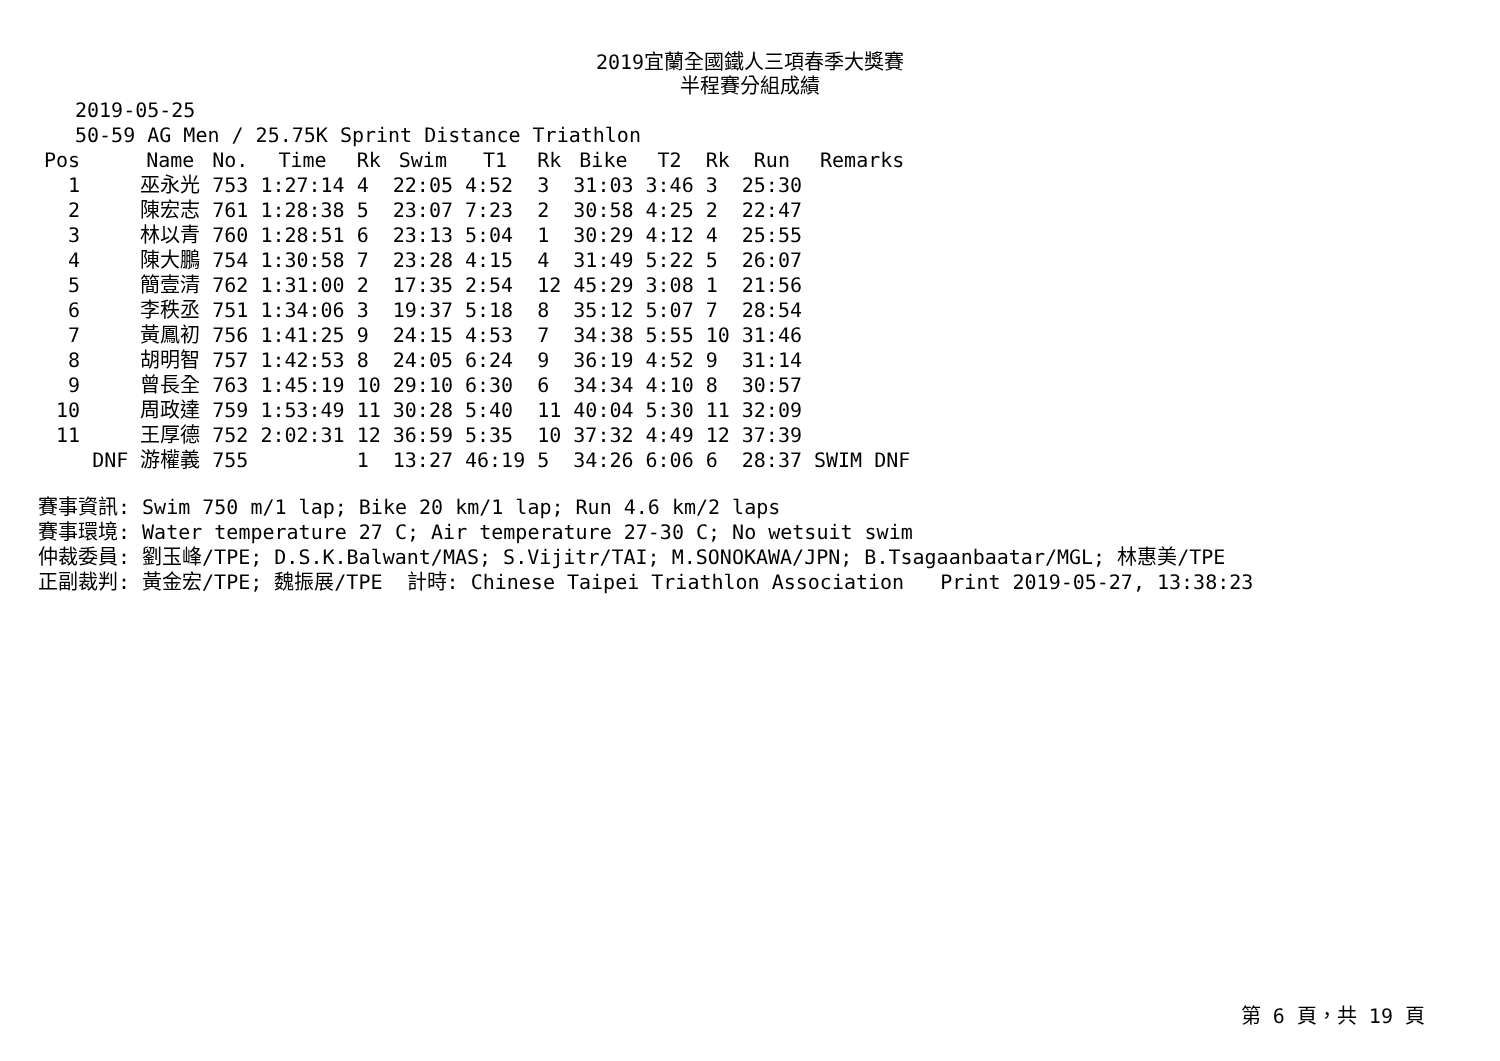2019宜蘭全國鐵人三項春季大獎賽
半程賽分組成績
2019-05-25
50-59 AG Men / 25.75K Sprint Distance Triathlon
| Pos | | Name | No. | Time | Rk | Swim | T1 | Rk | Bike | T2 | Rk | Run | Remarks |
| --- | --- | --- | --- | --- | --- | --- | --- | --- | --- | --- | --- | --- | --- |
| 1 | | 巫永光 | 753 | 1:27:14 | 4 | 22:05 | 4:52 | 3 | 31:03 | 3:46 | 3 | 25:30 | |
| 2 | | 陳宏志 | 761 | 1:28:38 | 5 | 23:07 | 7:23 | 2 | 30:58 | 4:25 | 2 | 22:47 | |
| 3 | | 林以青 | 760 | 1:28:51 | 6 | 23:13 | 5:04 | 1 | 30:29 | 4:12 | 4 | 25:55 | |
| 4 | | 陳大鵬 | 754 | 1:30:58 | 7 | 23:28 | 4:15 | 4 | 31:49 | 5:22 | 5 | 26:07 | |
| 5 | | 簡壹清 | 762 | 1:31:00 | 2 | 17:35 | 2:54 | 12 | 45:29 | 3:08 | 1 | 21:56 | |
| 6 | | 李秩丞 | 751 | 1:34:06 | 3 | 19:37 | 5:18 | 8 | 35:12 | 5:07 | 7 | 28:54 | |
| 7 | | 黃鳳初 | 756 | 1:41:25 | 9 | 24:15 | 4:53 | 7 | 34:38 | 5:55 | 10 | 31:46 | |
| 8 | | 胡明智 | 757 | 1:42:53 | 8 | 24:05 | 6:24 | 9 | 36:19 | 4:52 | 9 | 31:14 | |
| 9 | | 曾長全 | 763 | 1:45:19 | 10 | 29:10 | 6:30 | 6 | 34:34 | 4:10 | 8 | 30:57 | |
| 10 | | 周政達 | 759 | 1:53:49 | 11 | 30:28 | 5:40 | 11 | 40:04 | 5:30 | 11 | 32:09 | |
| 11 | | 王厚德 | 752 | 2:02:31 | 12 | 36:59 | 5:35 | 10 | 37:32 | 4:49 | 12 | 37:39 | |
| | DNF | 游權義 | 755 | | 1 | 13:27 | 46:19 | 5 | 34:26 | 6:06 | 6 | 28:37 | SWIM DNF |
賽事資訊: Swim 750 m/1 lap; Bike 20 km/1 lap; Run 4.6 km/2 laps 賽事環境: Water temperature 27 C; Air temperature 27-30 C; No wetsuit swim 仲裁委員: 劉玉峰/TPE; D.S.K.Balwant/MAS; S.Vijitr/TAI; M.SONOKAWA/JPN; B.Tsagaanbaatar/MGL; 林惠美/TPE 正副裁判: 黃金宏/TPE; 魏振展/TPE 計時: Chinese Taipei Triathlon Association Print 2019-05-27, 13:38:23
第 6 頁，共 19 頁